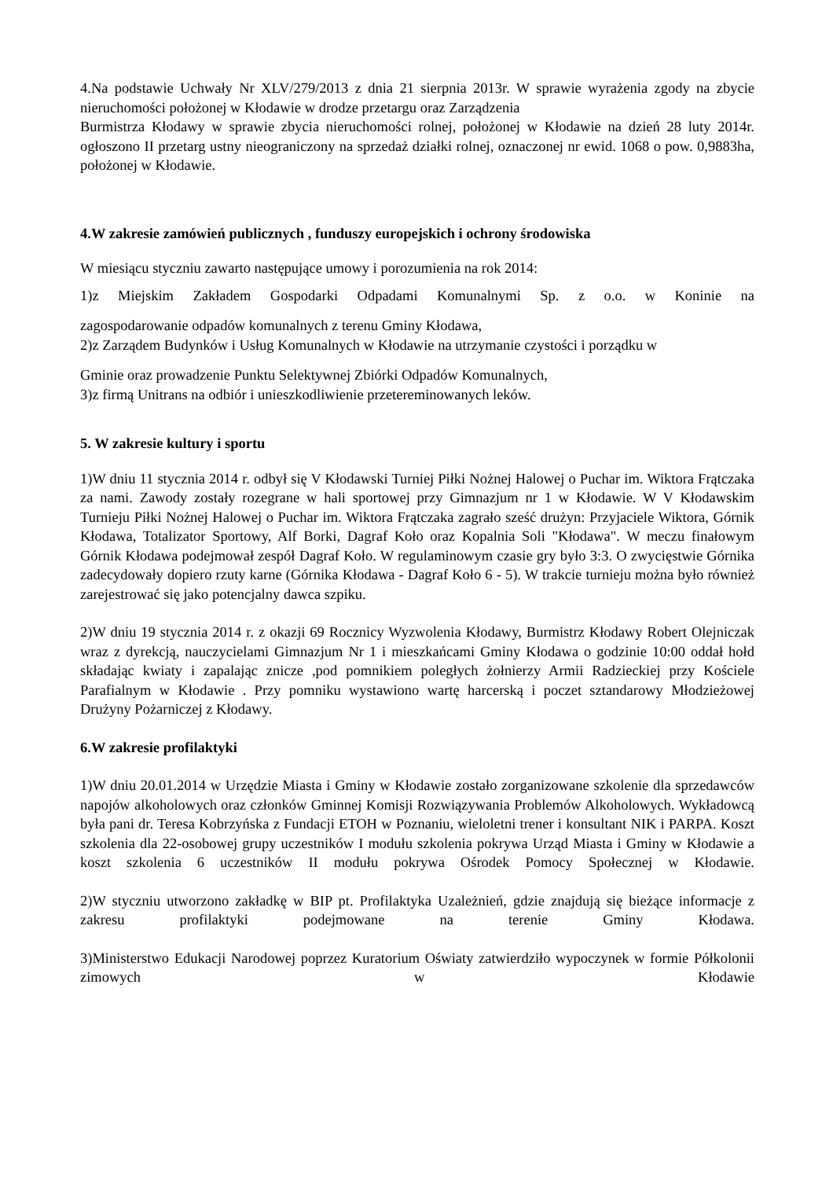4.Na podstawie Uchwały Nr XLV/279/2013 z dnia 21 sierpnia 2013r. W sprawie wyrażenia zgody na zbycie nieruchomości położonej w Kłodawie w drodze przetargu oraz Zarządzenia
Burmistrza Kłodawy w sprawie zbycia nieruchomości rolnej, położonej w Kłodawie na dzień 28 luty 2014r. ogłoszono II przetarg ustny nieograniczony na sprzedaż działki rolnej, oznaczonej nr ewid. 1068 o pow. 0,9883ha, położonej w Kłodawie.
4.W zakresie zamówień publicznych , funduszy europejskich i ochrony środowiska
W miesiącu styczniu zawarto następujące umowy i porozumienia na rok 2014:
1)z Miejskim Zakładem Gospodarki Odpadami Komunalnymi Sp. z o.o. w Koninie na
zagospodarowanie odpadów komunalnych z terenu Gminy Kłodawa,
2)z Zarządem Budynków i Usług Komunalnych w Kłodawie na utrzymanie czystości i porządku w
Gminie oraz prowadzenie Punktu Selektywnej Zbiórki Odpadów Komunalnych,
3)z firmą Unitrans na odbiór i unieszkodliwienie przetereminowanych leków.
5. W zakresie kultury i sportu
1)W dniu 11 stycznia 2014 r. odbył się V Kłodawski Turniej Piłki Nożnej Halowej o Puchar im. Wiktora Frątczaka za nami. Zawody zostały rozegrane w hali sportowej przy Gimnazjum nr 1 w Kłodawie. W V Kłodawskim Turnieju Piłki Nożnej Halowej o Puchar im. Wiktora Frątczaka zagrało sześć drużyn: Przyjaciele Wiktora, Górnik Kłodawa, Totalizator Sportowy, Alf Borki, Dagraf Koło oraz Kopalnia Soli "Kłodawa". W meczu finałowym Górnik Kłodawa podejmował zespół Dagraf Koło. W regulaminowym czasie gry było 3:3. O zwycięstwie Górnika zadecydowały dopiero rzuty karne (Górnika Kłodawa - Dagraf Koło 6 - 5). W trakcie turnieju można było również zarejestrować się jako potencjalny dawca szpiku.
2)W dniu 19 stycznia 2014 r. z okazji 69 Rocznicy Wyzwolenia Kłodawy, Burmistrz Kłodawy Robert Olejniczak wraz z dyrekcją, nauczycielami Gimnazjum Nr 1 i mieszkańcami Gminy Kłodawa o godzinie 10:00 oddał hołd składając kwiaty i zapalając znicze ,pod pomnikiem poległych żołnierzy Armii Radzieckiej przy Kościele Parafialnym w Kłodawie . Przy pomniku wystawiono wartę harcerską i poczet sztandarowy Młodzieżowej Drużyny Pożarniczej z Kłodawy.
6.W zakresie profilaktyki
1)W dniu 20.01.2014 w Urzędzie Miasta i Gminy w Kłodawie zostało zorganizowane szkolenie dla sprzedawców napojów alkoholowych oraz członków Gminnej Komisji Rozwiązywania Problemów Alkoholowych. Wykładowcą była pani dr. Teresa Kobrzyńska z Fundacji ETOH w Poznaniu, wieloletni trener i konsultant NIK i PARPA. Koszt szkolenia dla 22-osobowej grupy uczestników I modułu szkolenia pokrywa Urząd Miasta i Gminy w Kłodawie a koszt szkolenia 6 uczestników II modułu pokrywa Ośrodek Pomocy Społecznej w Kłodawie.
2)W styczniu utworzono zakładkę w BIP pt. Profilaktyka Uzależnień, gdzie znajdują się bieżące informacje z zakresu profilaktyki podejmowane na terenie Gminy Kłodawa.
3)Ministerstwo Edukacji Narodowej poprzez Kuratorium Oświaty zatwierdziło wypoczynek w formie Półkolonii zimowych w Kłodawie